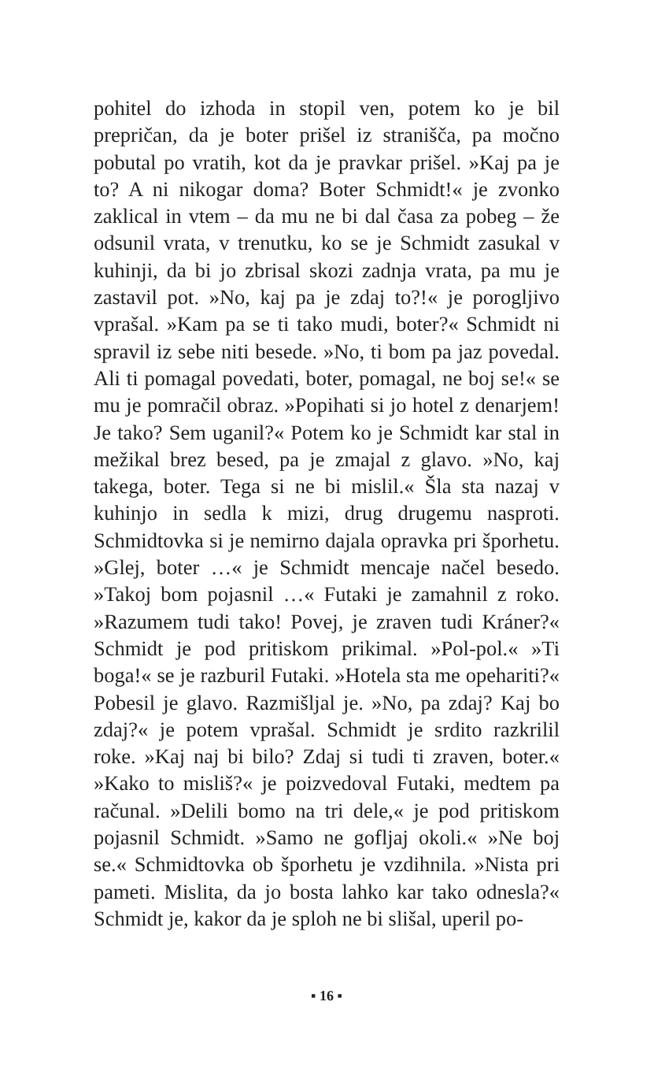pohitel do izhoda in stopil ven, potem ko je bil prepričan, da je boter prišel iz stranišča, pa močno pobutal po vratih, kot da je pravkar prišel. »Kaj pa je to? A ni nikogar doma? Boter Schmidt!« je zvonko zaklical in vtem – da mu ne bi dal časa za pobeg – že odsunil vrata, v trenutku, ko se je Schmidt zasukal v kuhinji, da bi jo zbrisal skozi zadnja vrata, pa mu je zastavil pot. »No, kaj pa je zdaj to?!« je porogljivo vprašal. »Kam pa se ti tako mudi, boter?« Schmidt ni spravil iz sebe niti besede. »No, ti bom pa jaz povedal. Ali ti pomagal povedati, boter, pomagal, ne boj se!« se mu je pomračil obraz. »Popihati si jo hotel z denarjem! Je tako? Sem uganil?« Potem ko je Schmidt kar stal in mežikal brez besed, pa je zmajal z glavo. »No, kaj takega, boter. Tega si ne bi mislil.« Šla sta nazaj v kuhinjo in sedla k mizi, drug drugemu nasproti. Schmidtovka si je nemirno dajala opravka pri šporhetu. »Glej, boter …« je Schmidt mencaje načel besedo. »Takoj bom pojasnil …« Futaki je zamahnil z roko. »Razumem tudi tako! Povej, je zraven tudi Kráner?« Schmidt je pod pritiskom prikimal. »Pol-pol.« »Ti boga!« se je razburil Futaki. »Hotela sta me opehariti?« Pobesil je glavo. Razmišljal je. »No, pa zdaj? Kaj bo zdaj?« je potem vprašal. Schmidt je srdito razkrilil roke. »Kaj naj bi bilo? Zdaj si tudi ti zraven, boter.« »Kako to misliš?« je poizvedoval Futaki, medtem pa računal. »Delili bomo na tri dele,« je pod pritiskom pojasnil Schmidt. »Samo ne gofljaj okoli.« »Ne boj se.« Schmidtovka ob šporhetu je vzdihnila. »Nista pri pameti. Mislita, da jo bosta lahko kar tako odnesla?« Schmidt je, kakor da je sploh ne bi slišal, uperil po-
▪ 16 ▪